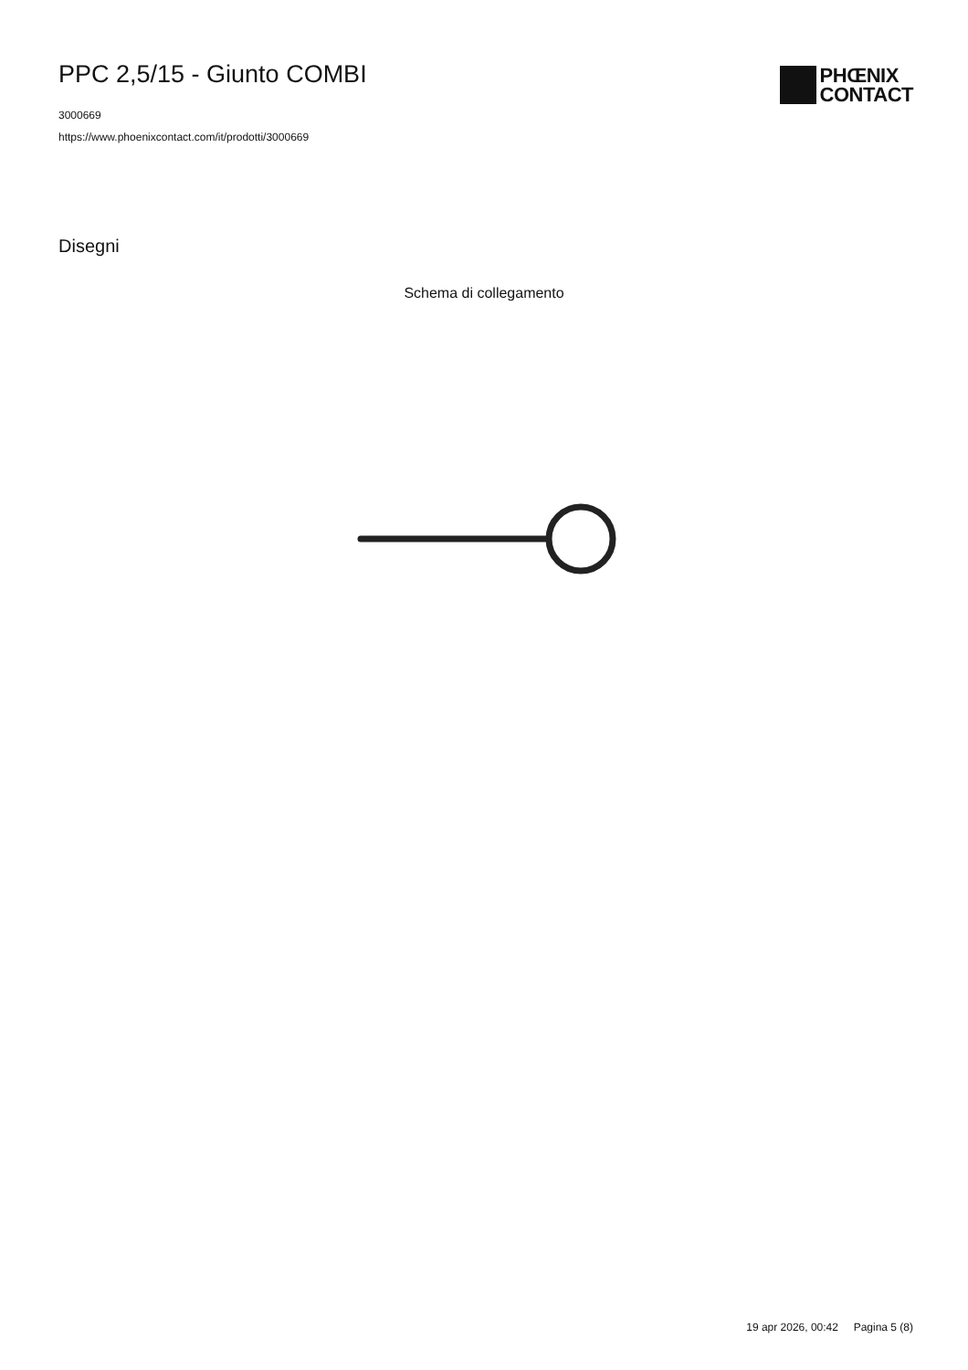PPC 2,5/15 - Giunto COMBI
3000669
https://www.phoenixcontact.com/it/prodotti/3000669
PHŒNIX
CONTACT
Disegni
Schema di collegamento
19 apr 2026, 00:42 Pagina 5 (8)